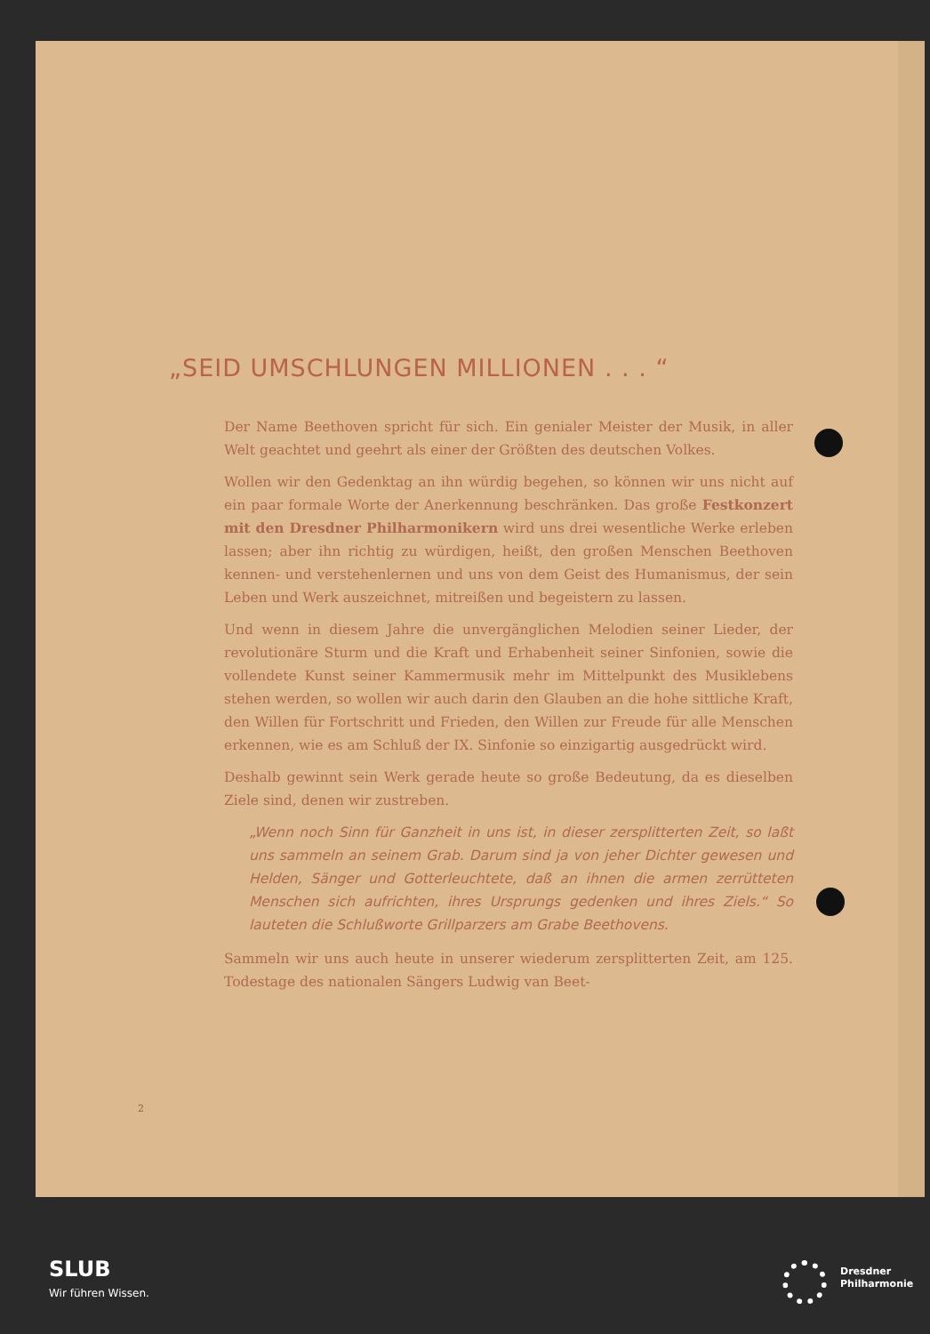„SEID UMSCHLUNGEN MILLIONEN . . . “
Der Name Beethoven spricht für sich. Ein genialer Meister der Musik, in aller Welt geachtet und geehrt als einer der Größten des deutschen Volkes.
Wollen wir den Gedenktag an ihn würdig begehen, so können wir uns nicht auf ein paar formale Worte der Anerkennung beschränken. Das große Festkonzert mit den Dresdner Philharmonikern wird uns drei wesentliche Werke erleben lassen; aber ihn richtig zu würdigen, heißt, den großen Menschen Beethoven kennen- und verstehenlernen und uns von dem Geist des Humanismus, der sein Leben und Werk auszeichnet, mitreißen und begeistern zu lassen.
Und wenn in diesem Jahre die unvergänglichen Melodien seiner Lieder, der revolutionäre Sturm und die Kraft und Erhabenheit seiner Sinfonien, sowie die vollendete Kunst seiner Kammermusik mehr im Mittelpunkt des Musiklebens stehen werden, so wollen wir auch darin den Glauben an die hohe sittliche Kraft, den Willen für Fortschritt und Frieden, den Willen zur Freude für alle Menschen erkennen, wie es am Schluß der IX. Sinfonie so einzigartig ausgedrückt wird.
Deshalb gewinnt sein Werk gerade heute so große Bedeutung, da es dieselben Ziele sind, denen wir zustreben.
„Wenn noch Sinn für Ganzheit in uns ist, in dieser zersplitterten Zeit, so laßt uns sammeln an seinem Grab. Darum sind ja von jeher Dichter gewesen und Helden, Sänger und Gotterleuchtete, daß an ihnen die armen zerrütteten Menschen sich aufrichten, ihres Ursprungs gedenken und ihres Ziels.“ So lauteten die Schlußworte Grillparzers am Grabe Beethovens.
Sammeln wir uns auch heute in unserer wiederum zersplitterten Zeit, am 125. Todestage des nationalen Sängers Ludwig van Beet-
2
SLUB
Wir führen Wissen.
Dresdner
Philharmonie